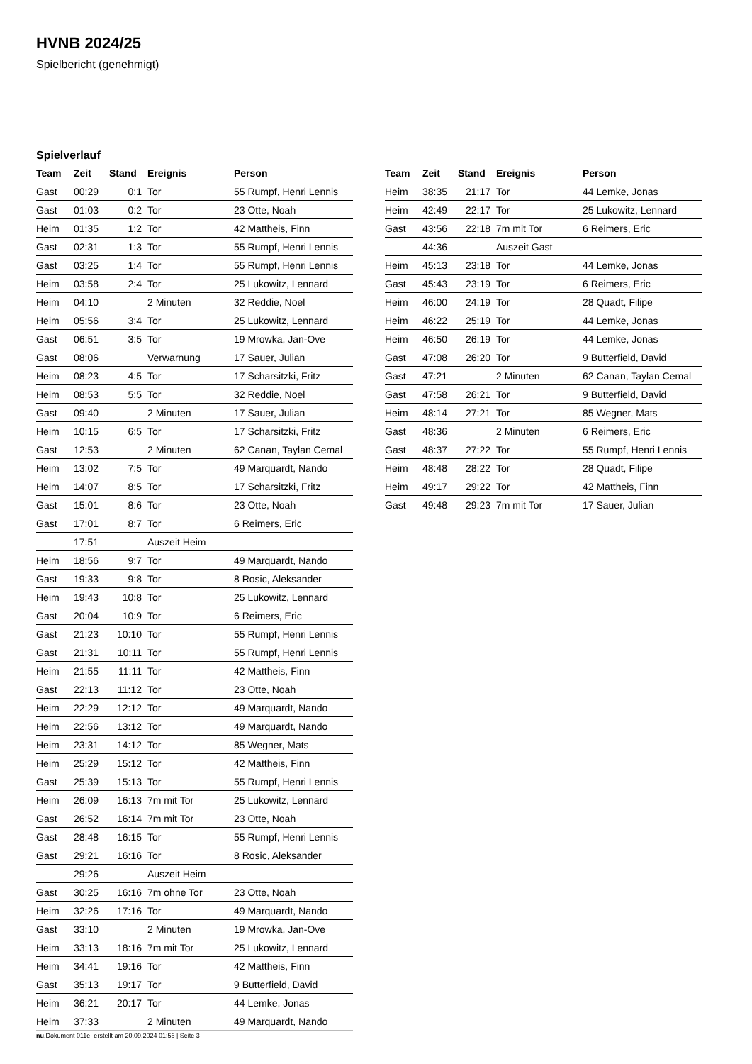HVNB 2024/25
Spielbericht (genehmigt)
Spielverlauf
| Team | Zeit | Stand | Ereignis | Person |
| --- | --- | --- | --- | --- |
| Gast | 00:29 | 0:1 | Tor | 55 Rumpf, Henri Lennis |
| Gast | 01:03 | 0:2 | Tor | 23 Otte, Noah |
| Heim | 01:35 | 1:2 | Tor | 42 Mattheis, Finn |
| Gast | 02:31 | 1:3 | Tor | 55 Rumpf, Henri Lennis |
| Gast | 03:25 | 1:4 | Tor | 55 Rumpf, Henri Lennis |
| Heim | 03:58 | 2:4 | Tor | 25 Lukowitz, Lennard |
| Heim | 04:10 | | 2 Minuten | 32 Reddie, Noel |
| Heim | 05:56 | 3:4 | Tor | 25 Lukowitz, Lennard |
| Gast | 06:51 | 3:5 | Tor | 19 Mrowka, Jan-Ove |
| Gast | 08:06 | | Verwarnung | 17 Sauer, Julian |
| Heim | 08:23 | 4:5 | Tor | 17 Scharsitzki, Fritz |
| Heim | 08:53 | 5:5 | Tor | 32 Reddie, Noel |
| Gast | 09:40 | | 2 Minuten | 17 Sauer, Julian |
| Heim | 10:15 | 6:5 | Tor | 17 Scharsitzki, Fritz |
| Gast | 12:53 | | 2 Minuten | 62 Canan, Taylan Cemal |
| Heim | 13:02 | 7:5 | Tor | 49 Marquardt, Nando |
| Heim | 14:07 | 8:5 | Tor | 17 Scharsitzki, Fritz |
| Gast | 15:01 | 8:6 | Tor | 23 Otte, Noah |
| Gast | 17:01 | 8:7 | Tor | 6 Reimers, Eric |
| | 17:51 | | Auszeit Heim | |
| Heim | 18:56 | 9:7 | Tor | 49 Marquardt, Nando |
| Gast | 19:33 | 9:8 | Tor | 8 Rosic, Aleksander |
| Heim | 19:43 | 10:8 | Tor | 25 Lukowitz, Lennard |
| Gast | 20:04 | 10:9 | Tor | 6 Reimers, Eric |
| Gast | 21:23 | 10:10 | Tor | 55 Rumpf, Henri Lennis |
| Gast | 21:31 | 10:11 | Tor | 55 Rumpf, Henri Lennis |
| Heim | 21:55 | 11:11 | Tor | 42 Mattheis, Finn |
| Gast | 22:13 | 11:12 | Tor | 23 Otte, Noah |
| Heim | 22:29 | 12:12 | Tor | 49 Marquardt, Nando |
| Heim | 22:56 | 13:12 | Tor | 49 Marquardt, Nando |
| Heim | 23:31 | 14:12 | Tor | 85 Wegner, Mats |
| Heim | 25:29 | 15:12 | Tor | 42 Mattheis, Finn |
| Gast | 25:39 | 15:13 | Tor | 55 Rumpf, Henri Lennis |
| Heim | 26:09 | 16:13 | 7m mit Tor | 25 Lukowitz, Lennard |
| Gast | 26:52 | 16:14 | 7m mit Tor | 23 Otte, Noah |
| Gast | 28:48 | 16:15 | Tor | 55 Rumpf, Henri Lennis |
| Gast | 29:21 | 16:16 | Tor | 8 Rosic, Aleksander |
| | 29:26 | | Auszeit Heim | |
| Gast | 30:25 | 16:16 | 7m ohne Tor | 23 Otte, Noah |
| Heim | 32:26 | 17:16 | Tor | 49 Marquardt, Nando |
| Gast | 33:10 | | 2 Minuten | 19 Mrowka, Jan-Ove |
| Heim | 33:13 | 18:16 | 7m mit Tor | 25 Lukowitz, Lennard |
| Heim | 34:41 | 19:16 | Tor | 42 Mattheis, Finn |
| Gast | 35:13 | 19:17 | Tor | 9 Butterfield, David |
| Heim | 36:21 | 20:17 | Tor | 44 Lemke, Jonas |
| Heim | 37:33 | | 2 Minuten | 49 Marquardt, Nando |
| Team | Zeit | Stand | Ereignis | Person |
| --- | --- | --- | --- | --- |
| Heim | 38:35 | 21:17 | Tor | 44 Lemke, Jonas |
| Heim | 42:49 | 22:17 | Tor | 25 Lukowitz, Lennard |
| Gast | 43:56 | 22:18 | 7m mit Tor | 6 Reimers, Eric |
| | 44:36 | | Auszeit Gast | |
| Heim | 45:13 | 23:18 | Tor | 44 Lemke, Jonas |
| Gast | 45:43 | 23:19 | Tor | 6 Reimers, Eric |
| Heim | 46:00 | 24:19 | Tor | 28 Quadt, Filipe |
| Heim | 46:22 | 25:19 | Tor | 44 Lemke, Jonas |
| Heim | 46:50 | 26:19 | Tor | 44 Lemke, Jonas |
| Gast | 47:08 | 26:20 | Tor | 9 Butterfield, David |
| Gast | 47:21 | | 2 Minuten | 62 Canan, Taylan Cemal |
| Gast | 47:58 | 26:21 | Tor | 9 Butterfield, David |
| Heim | 48:14 | 27:21 | Tor | 85 Wegner, Mats |
| Gast | 48:36 | | 2 Minuten | 6 Reimers, Eric |
| Gast | 48:37 | 27:22 | Tor | 55 Rumpf, Henri Lennis |
| Heim | 48:48 | 28:22 | Tor | 28 Quadt, Filipe |
| Heim | 49:17 | 29:22 | Tor | 42 Mattheis, Finn |
| Gast | 49:48 | 29:23 | 7m mit Tor | 17 Sauer, Julian |
nu.Dokument 011e, erstellt am 20.09.2024 01:56 | Seite 3